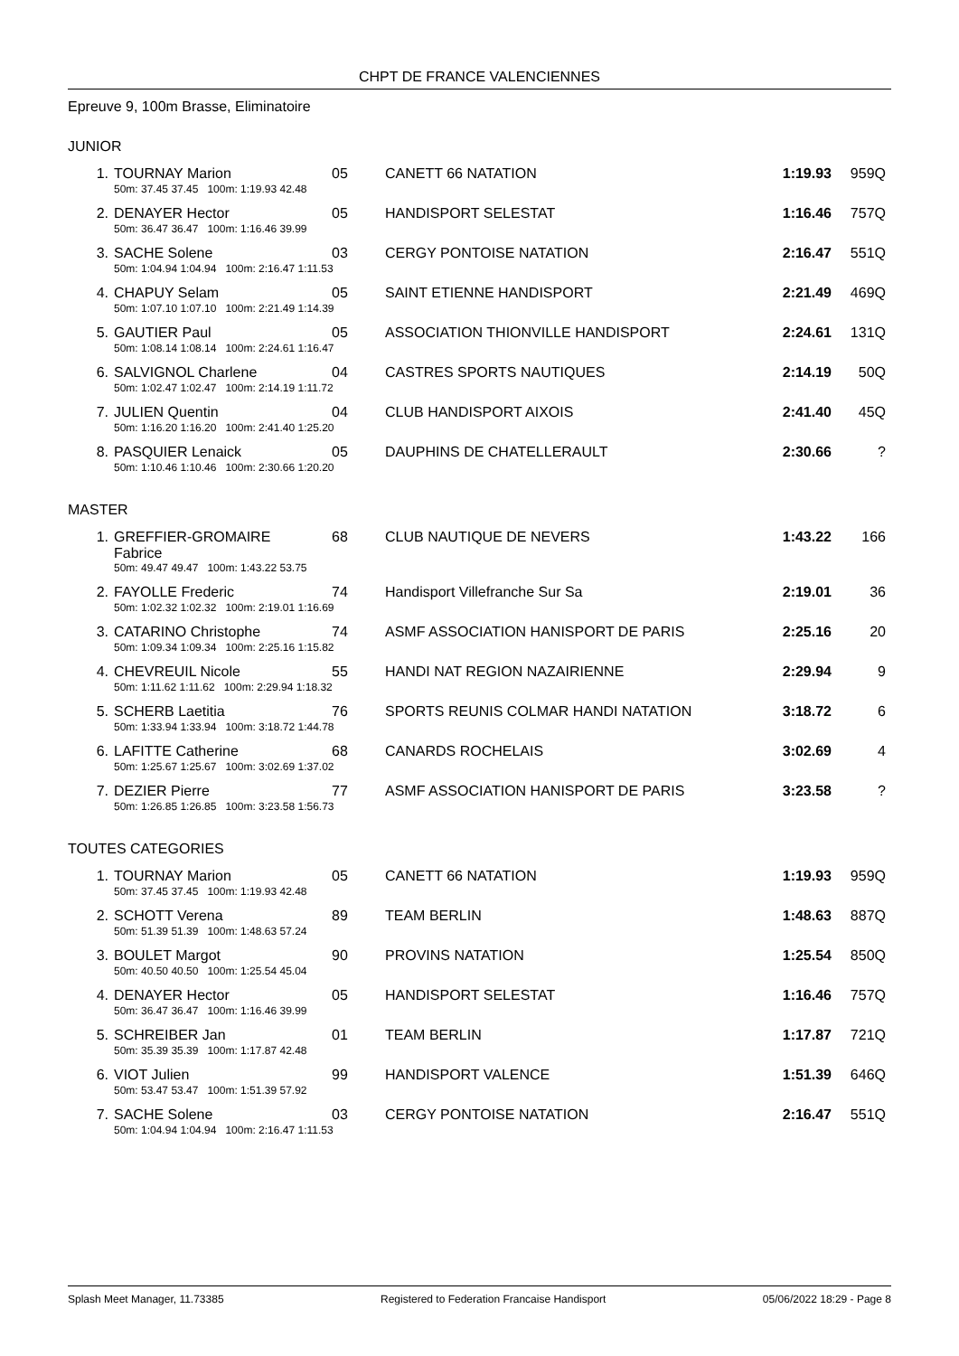CHPT DE FRANCE VALENCIENNES
Epreuve 9, 100m Brasse, Eliminatoire
JUNIOR
| 1. | TOURNAY Marion | 05 | CANETT 66 NATATION | 1:19.93 | 959Q |
| | 50m: 37.45 37.45 100m: 1:19.93 42.48 | | | | |
| 2. | DENAYER Hector | 05 | HANDISPORT SELESTAT | 1:16.46 | 757Q |
| | 50m: 36.47 36.47 100m: 1:16.46 39.99 | | | | |
| 3. | SACHE Solene | 03 | CERGY PONTOISE NATATION | 2:16.47 | 551Q |
| | 50m: 1:04.94 1:04.94 100m: 2:16.47 1:11.53 | | | | |
| 4. | CHAPUY Selam | 05 | SAINT ETIENNE HANDISPORT | 2:21.49 | 469Q |
| | 50m: 1:07.10 1:07.10 100m: 2:21.49 1:14.39 | | | | |
| 5. | GAUTIER Paul | 05 | ASSOCIATION THIONVILLE HANDISPORT | 2:24.61 | 131Q |
| | 50m: 1:08.14 1:08.14 100m: 2:24.61 1:16.47 | | | | |
| 6. | SALVIGNOL Charlene | 04 | CASTRES SPORTS NAUTIQUES | 2:14.19 | 50Q |
| | 50m: 1:02.47 1:02.47 100m: 2:14.19 1:11.72 | | | | |
| 7. | JULIEN Quentin | 04 | CLUB HANDISPORT AIXOIS | 2:41.40 | 45Q |
| | 50m: 1:16.20 1:16.20 100m: 2:41.40 1:25.20 | | | | |
| 8. | PASQUIER Lenaick | 05 | DAUPHINS DE CHATELLERAULT | 2:30.66 | ? |
| | 50m: 1:10.46 1:10.46 100m: 2:30.66 1:20.20 | | | | |
MASTER
| 1. | GREFFIER-GROMAIRE Fabrice | 68 | CLUB NAUTIQUE DE NEVERS | 1:43.22 | 166 |
| | 50m: 49.47 49.47 100m: 1:43.22 53.75 | | | | |
| 2. | FAYOLLE Frederic | 74 | Handisport Villefranche Sur Sa | 2:19.01 | 36 |
| | 50m: 1:02.32 1:02.32 100m: 2:19.01 1:16.69 | | | | |
| 3. | CATARINO Christophe | 74 | ASMF ASSOCIATION HANISPORT DE PARIS | 2:25.16 | 20 |
| | 50m: 1:09.34 1:09.34 100m: 2:25.16 1:15.82 | | | | |
| 4. | CHEVREUIL Nicole | 55 | HANDI NAT REGION NAZAIRIENNE | 2:29.94 | 9 |
| | 50m: 1:11.62 1:11.62 100m: 2:29.94 1:18.32 | | | | |
| 5. | SCHERB Laetitia | 76 | SPORTS REUNIS COLMAR HANDI NATATION | 3:18.72 | 6 |
| | 50m: 1:33.94 1:33.94 100m: 3:18.72 1:44.78 | | | | |
| 6. | LAFITTE Catherine | 68 | CANARDS ROCHELAIS | 3:02.69 | 4 |
| | 50m: 1:25.67 1:25.67 100m: 3:02.69 1:37.02 | | | | |
| 7. | DEZIER Pierre | 77 | ASMF ASSOCIATION HANISPORT DE PARIS | 3:23.58 | ? |
| | 50m: 1:26.85 1:26.85 100m: 3:23.58 1:56.73 | | | | |
TOUTES CATEGORIES
| 1. | TOURNAY Marion | 05 | CANETT 66 NATATION | 1:19.93 | 959Q |
| | 50m: 37.45 37.45 100m: 1:19.93 42.48 | | | | |
| 2. | SCHOTT Verena | 89 | TEAM BERLIN | 1:48.63 | 887Q |
| | 50m: 51.39 51.39 100m: 1:48.63 57.24 | | | | |
| 3. | BOULET Margot | 90 | PROVINS NATATION | 1:25.54 | 850Q |
| | 50m: 40.50 40.50 100m: 1:25.54 45.04 | | | | |
| 4. | DENAYER Hector | 05 | HANDISPORT SELESTAT | 1:16.46 | 757Q |
| | 50m: 36.47 36.47 100m: 1:16.46 39.99 | | | | |
| 5. | SCHREIBER Jan | 01 | TEAM BERLIN | 1:17.87 | 721Q |
| | 50m: 35.39 35.39 100m: 1:17.87 42.48 | | | | |
| 6. | VIOT Julien | 99 | HANDISPORT VALENCE | 1:51.39 | 646Q |
| | 50m: 53.47 53.47 100m: 1:51.39 57.92 | | | | |
| 7. | SACHE Solene | 03 | CERGY PONTOISE NATATION | 2:16.47 | 551Q |
| | 50m: 1:04.94 1:04.94 100m: 2:16.47 1:11.53 | | | | |
Splash Meet Manager, 11.73385 Registered to Federation Francaise Handisport 05/06/2022 18:29 - Page 8